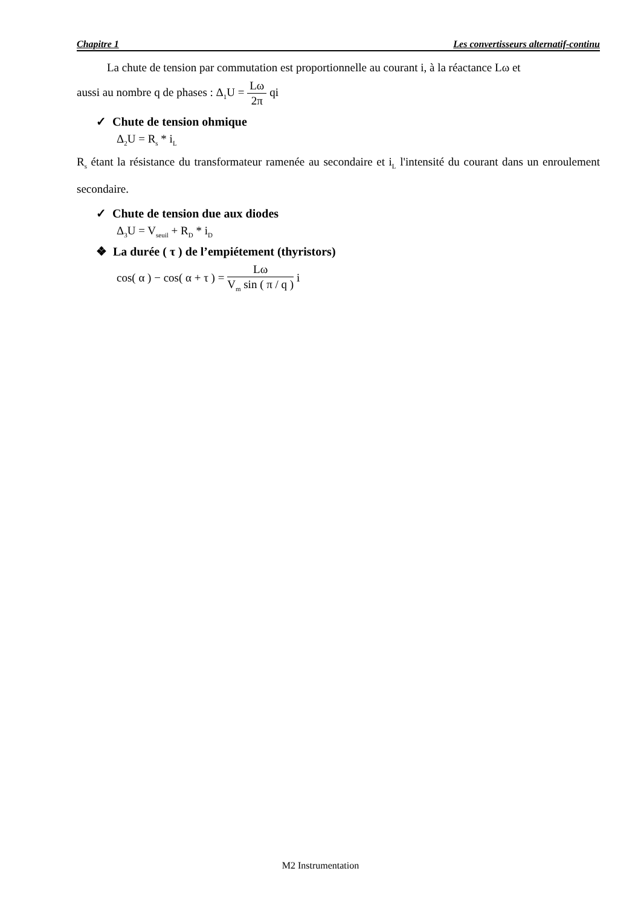Chapitre 1 Les convertisseurs alternatif-continu
La chute de tension par commutation est proportionnelle au courant i, à la réactance Lω et
aussi au nombre q de phases : Δ<sub>1</sub>U = Lω 2π qi
✓ Chute de tension ohmique
Δ<sub>2</sub>U = R<sub>s</sub> * i<sub>L</sub>
R<sub>s</sub> étant la résistance du transformateur ramenée au secondaire et i<sub>L</sub> l'intensité du courant dans un enroulement secondaire.
✓ Chute de tension due aux diodes
Δ<sub>3</sub>U = V<sub>seuil</sub> + R<sub>D</sub> * i<sub>D</sub>
❖ La durée ( τ ) de l’empiétement (thyristors)
cos( α ) − cos( α + τ ) = Lω V<sub>m</sub> sin ( π / q ) i
M2 Instrumentation